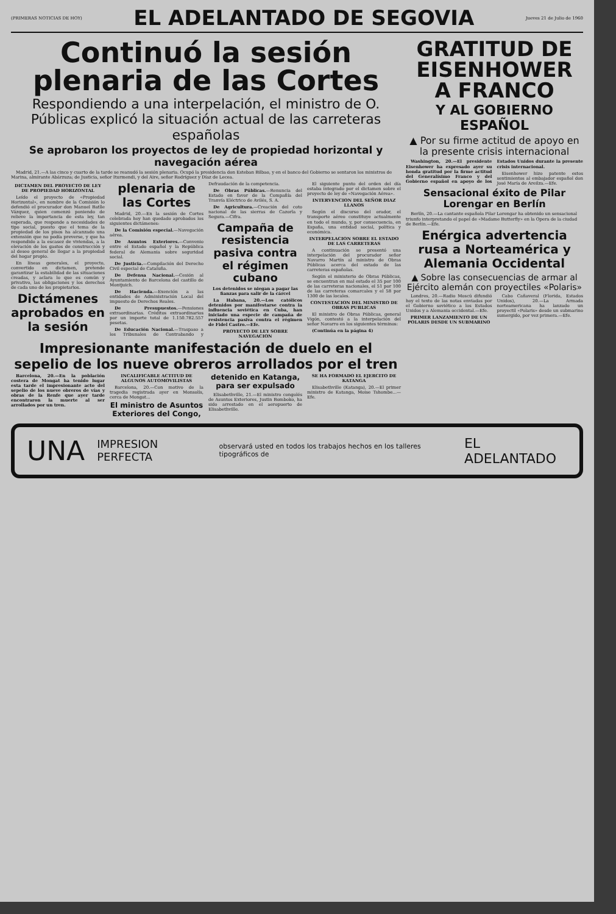(PRIMERAS NOTICIAS DE HOY)
EL ADELANTADO DE SEGOVIA
Jueves 21 de Julio de 1960
Continuó la sesión plenaria de las Cortes
Respondiendo a una interpelación, el ministro de O. Públicas explicó la situación actual de las carreteras españolas
Se aprobaron los proyectos de ley de propiedad horizontal y navegación aérea
Madrid, 21.—A las cinco y cuarto de la tarde se reanudó la sesión plenaria. Ocupó la presidencia don Esteban Bilbao, y en el banco del Gobierno se sentaron los ministros de Marina, almirante Abárzuza; de Justicia, señor Iturmendi, y del Aire, señor Rodríguez y Díaz de Lecea.
DICTAMEN DEL PROYECTO DE LEY DE PROPIEDAD HORIZONTAL
Leído el proyecto de «Propiedad Horizontal», en nombre de la Comisión lo defendió el procurador don Manuel Batlle Vázquez, quien comenzó poniendo de relieve la importancia de esta ley, tan esperada, que responde a necesidades de tipo social, puesto que el tema de la propiedad de los pisos ha alcanzado una extensión que no podía preverse, y que ha respondido a la escasez de viviendas, a la elevación de los gastos de construcción y al deseo general de llegar a la propiedad del hogar propio.
En líneas generales, el proyecto, convertido en dictamen, pretende garantizar la estabilidad de las situaciones creadas, y aclara lo que es común y privativo, las obligaciones y los derechos de cada uno de los propietarios.
Dictámenes aprobados en la sesión plenaria de las Cortes
Madrid, 20.—En la sesión de Cortes celebrada hoy han quedado aprobados los siguientes dictámenes:
De la Comisión especial.—Navegación aérea.
De Asuntos Exteriores.—Convenio entre el Estado español y la República federal de Alemania sobre seguridad social.
De Justicia.—Compilación del Derecho Civil especial de Cataluña.
De Defensa Nacional.—Cesión al Ayuntamiento de Barcelona del castillo de Montjuich.
De Hacienda.—Exención a las entidades de Administración Local del impuesto de Derechos Reales.
De Presupuestos.—Pensiones extraordinarias. Créditos extraordinarios por un importe total de 1.150.782.557 pesetas.
De Educación Nacional.—Traspaso a los Tribunales de Contrabando y Defraudación de la competencia.
De Obras Públicas.—Renuncia del Estado en favor de la Compañía del Tranvía Eléctrico de Avilés, S. A.
De Agricultura.—Creación del coto nacional de las sierras de Cazorla y Segura.—Cifra.
Campaña de resistencia pasiva contra el régimen cubano
Los detenidos se niegan a pagar las fianzas para salir de la cárcel
La Habana, 20.—Los católicos detenidos por manifestarse contra la influencia soviética en Cuba, han iniciado una especie de campaña de resistencia pasiva contra el régimen de Fidel Castro.—Efe.
PROYECTO DE LEY SOBRE NAVEGACION
El siguiente punto del orden del día estaba integrado por el dictamen sobre el proyecto de ley de «Navegación Aérea».
INTERVENCION DEL SEÑOR DIAZ LLANOS
Según el discurso del orador, el transporte aéreo constituye actualmente en todo el mundo, y, por consecuencia, en España, una entidad social, política y económica.
INTERPELACION SOBRE EL ESTADO DE LAS CARRETERAS
A continuación se presentó una interpelación del procurador señor Navarro Martín al ministro de Obras Públicas acerca del estado de las carreteras españolas.
Según el ministerio de Obras Públicas, se encuentran en mal estado el 35 por 100 de las carreteras nacionales, el 51 por 100 de las carreteras comarcales y el 58 por 1300 de las locales.
CONTESTACION DEL MINISTRO DE OBRAS PUBLICAS
El ministro de Obras Públicas, general Vigón, contestó a la interpelación del señor Navarro en los siguientes términos:
(Continúa en la página 4)
Impresionante manifestación de duelo en el sepelio de los nueve obreros arrollados por el tren
Barcelona, 20.—En la población costera de Mongat ha tenido lugar esta tarde el impresionante acto del sepelio de los nueve obreros de vías y obras de la Renfe que ayer tarde encontraron la muerte al ser arrollados por un tren.
INCALIFICABLE ACTITUD DE ALGUNOS AUTOMOVILISTAS
Barcelona, 20.—Con motivo de la tragedia registrada ayer en Monsolís, cerca de Mongat...
El ministro de Asuntos Exteriores del Congo, detenido en Katanga, para ser expulsado
Elisabethville, 21.—El ministro congolés de Asuntos Exteriores, Justin Bomboko, ha sido arrestado en el aeropuerto de Elisabethville.
SE HA FORMADO EL EJERCITO DE KATANGA
Elisabethville (Katanga), 20.—El primer ministro de Katanga, Moise Tshombe...—Efe.
GRATITUD DE EISENHOWER A FRANCO
Y AL GOBIERNO ESPAÑOL
▲ Por su firme actitud de apoyo en la presente crisis internacional
Washington, 20.—El presidente Eisenhower ha expresado ayer su honda gratitud por la firme actitud del Generalísimo Franco y del Gobierno español en apoyo de los Estados Unidos durante la presente crisis internacional.
Eisenhower hizo patente estos sentimientos al embajador español don José María de Areilza.—Efe.
Sensacional éxito de Pilar Lorengar en Berlín
Berlín, 20.—La cantante española Pilar Lorengar ha obtenido un sensacional triunfo interpretando el papel de «Madame Butterfly» en la Opera de la ciudad de Berlín.—Efe.
Enérgica advertencia rusa a Norteamérica y Alemania Occidental
▲ Sobre las consecuencias de armar al Ejército alemán con proyectiles «Polaris»
Londres, 20.—Radio Moscú difundió hoy el texto de las notas enviadas por el Gobierno soviético a los Estados Unidos y a Alemania occidental.—Efe.
PRIMER LANZAMIENTO DE UN POLARIS DESDE UN SUBMARINO
Cabo Cañaveral (Florida, Estados Unidos), 20.—La Armada norteamericana ha lanzado un proyectil «Polaris» desde un submarino sumergido, por vez primera.—Efe.
UNA IMPRESION PERFECTA observará usted en todos los trabajos hechos en los talleres tipográficos de EL ADELANTADO